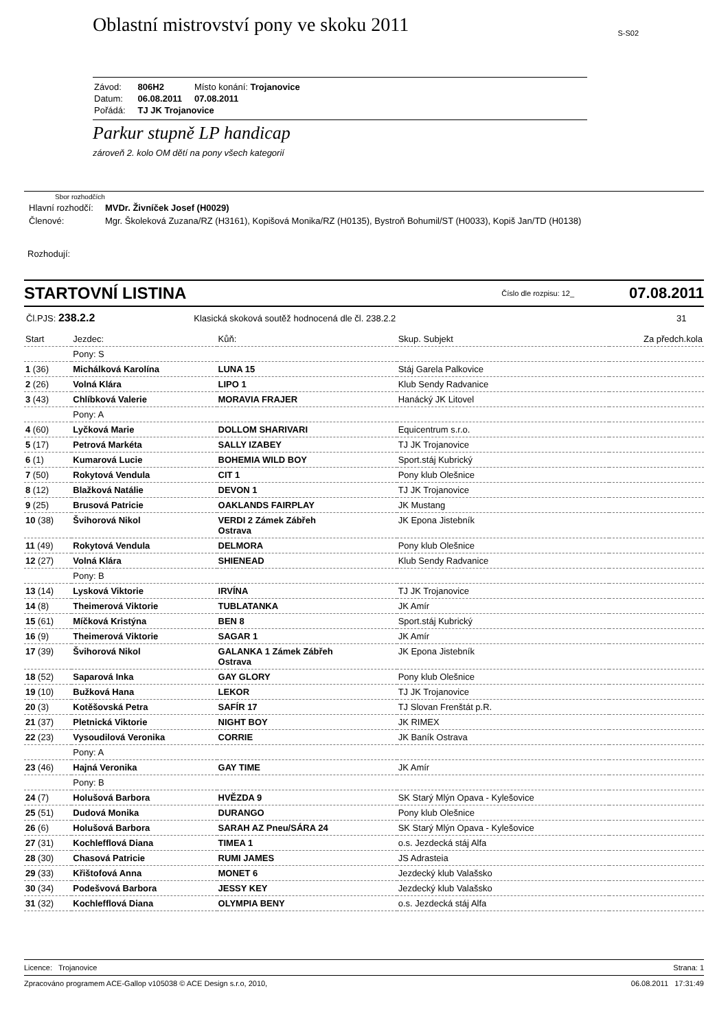S-S02
Oblastní mistrovství pony ve skoku 2011
| Závod: | 806H2 | Místo konání: Trojanovice |
| Datum: | 06.08.2011 | 07.08.2011 |
| Pořádá: | TJ JK Trojanovice | |
Parkur stupně LP handicap
zároveň 2. kolo OM dětí na pony všech kategorií
Sbor rozhodčích
| Hlavní rozhodčí: | MVDr. Živníček Josef (H0029) |
| Členové: | Mgr. Školeková Zuzana/RZ (H3161), Kopišová Monika/RZ (H0135), Bystroň Bohumil/ST (H0033), Kopiš Jan/TD (H0138) |
Rozhodují:
STARTOVNÍ LISTINA Číslo dle rozpisu: 12_ 07.08.2011
| Čl.PJS: 238.2.2 | Klasická skoková soutěž hodnocená dle čl. 238.2.2 | 31 |
| Start | Jezdec: | Kůň: | Skup. Subjekt | Za předch.kola |
| | Pony: S | | | |
| 1 (36) | Michálková Karolína | LUNA 15 | Stáj Garela Palkovice | |
| 2 (26) | Volná Klára | LIPO 1 | Klub Sendy Radvanice | |
| 3 (43) | Chlíbková Valerie | MORAVIA FRAJER | Hanácký JK Litovel | |
| | Pony: A | | | |
| 4 (60) | Lyčková Marie | DOLLOM SHARIVARI | Equicentrum s.r.o. | |
| 5 (17) | Petrová Markéta | SALLY IZABEY | TJ JK Trojanovice | |
| 6 (1) | Kumarová Lucie | BOHEMIA WILD BOY | Sport.stáj Kubrický | |
| 7 (50) | Rokytová Vendula | CIT 1 | Pony klub Olešnice | |
| 8 (12) | Blažková Natálie | DEVON 1 | TJ JK Trojanovice | |
| 9 (25) | Brusová Patricie | OAKLANDS FAIRPLAY | JK Mustang | |
| 10 (38) | Švihorová Nikol | VERDI 2 Zámek Zábřeh Ostrava | JK Epona Jistebník | |
| 11 (49) | Rokytová Vendula | DELMORA | Pony klub Olešnice | |
| 12 (27) | Volná Klára | SHIENEAD | Klub Sendy Radvanice | |
| | Pony: B | | | |
| 13 (14) | Lysková Viktorie | IRVÍNA | TJ JK Trojanovice | |
| 14 (8) | Theimerová Viktorie | TUBLATANKA | JK Amír | |
| 15 (61) | Míčková Kristýna | BEN 8 | Sport.stáj Kubrický | |
| 16 (9) | Theimerová Viktorie | SAGAR 1 | JK Amír | |
| 17 (39) | Švihorová Nikol | GALANKA 1 Zámek Zábřeh Ostrava | JK Epona Jistebník | |
| 18 (52) | Saparová Inka | GAY GLORY | Pony klub Olešnice | |
| 19 (10) | Bužková Hana | LEKOR | TJ JK Trojanovice | |
| 20 (3) | Kotěšovská Petra | SAFÍR 17 | TJ Slovan Frenštát p.R. | |
| 21 (37) | Pletnická Viktorie | NIGHT BOY | JK RIMEX | |
| 22 (23) | Vysoudilová Veronika | CORRIE | JK Baník Ostrava | |
| | Pony: A | | | |
| 23 (46) | Hajná Veronika | GAY TIME | JK Amír | |
| | Pony: B | | | |
| 24 (7) | Holušová Barbora | HVĚZDA 9 | SK Starý Mlýn Opava - Kylešovice | |
| 25 (51) | Dudová Monika | DURANGO | Pony klub Olešnice | |
| 26 (6) | Holušová Barbora | SARAH AZ Pneu/SÁRA 24 | SK Starý Mlýn Opava - Kylešovice | |
| 27 (31) | Kochlefflová Diana | TIMEA 1 | o.s. Jezdecká stáj Alfa | |
| 28 (30) | Chasová Patricie | RUMI JAMES | JS Adrasteia | |
| 29 (33) | Křištofová Anna | MONET 6 | Jezdecký klub Valašsko | |
| 30 (34) | Podešvová Barbora | JESSY KEY | Jezdecký klub Valašsko | |
| 31 (32) | Kochlefflová Diana | OLYMPIA BENY | o.s. Jezdecká stáj Alfa | |
Licence: Trojanovice Strana: 1
Zpracováno programem ACE-Gallop v105038 © ACE Design s.r.o, 2010, 06.08.2011 17:31:49